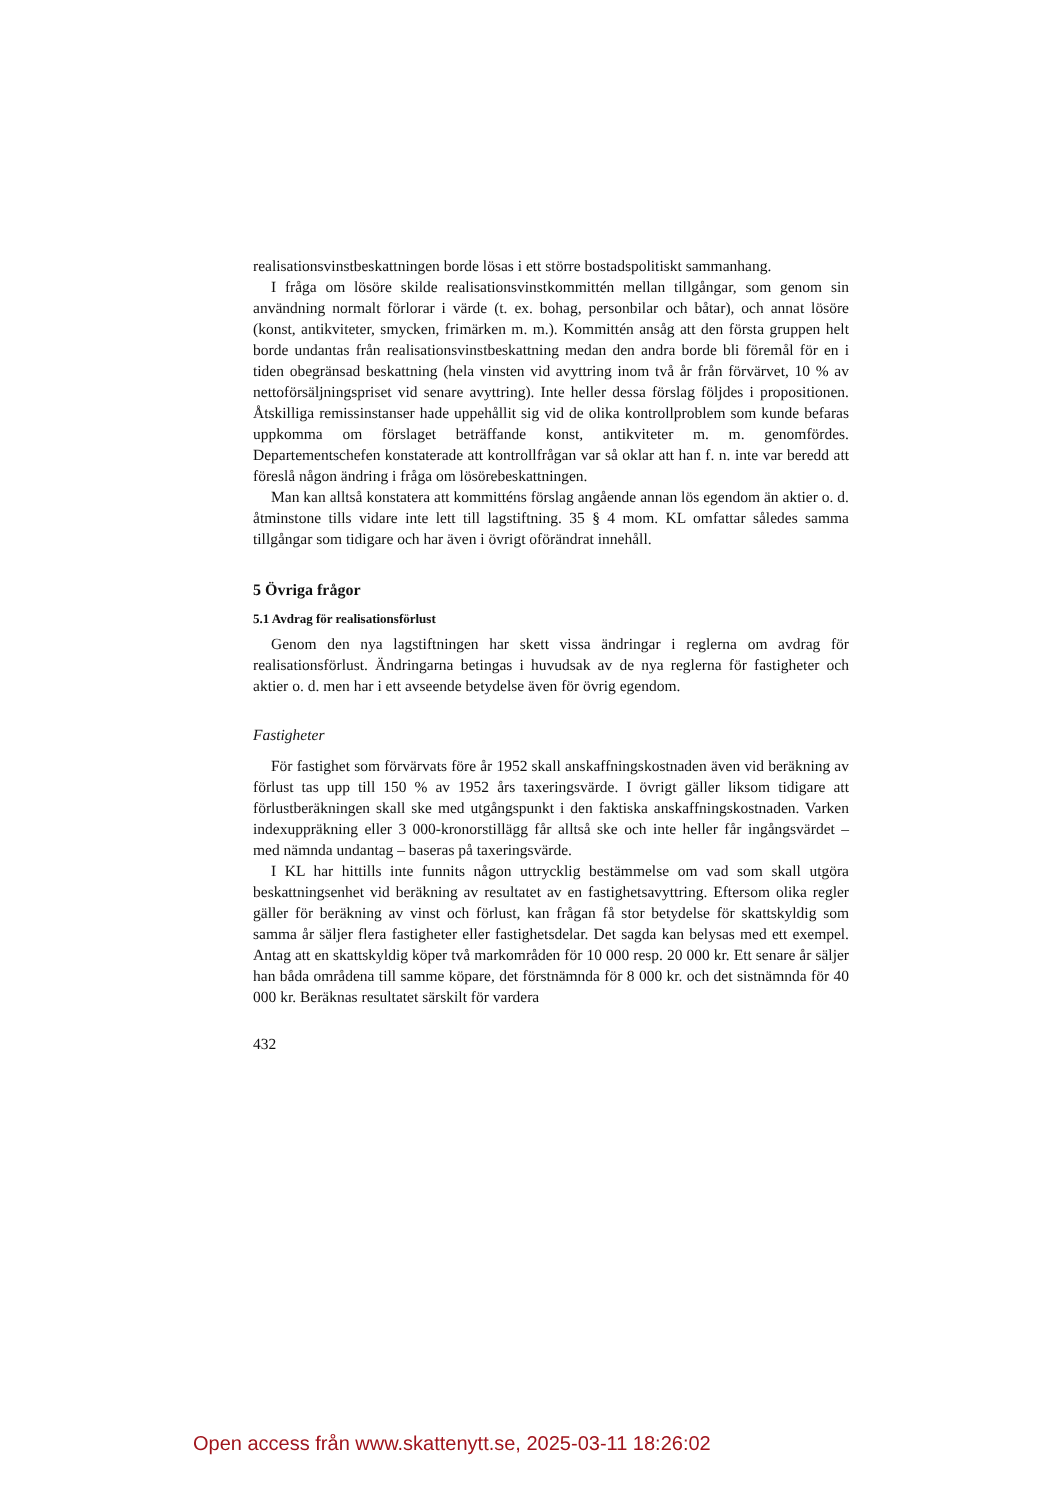realisationsvinstbeskattningen borde lösas i ett större bostadspolitiskt sammanhang.
I fråga om lösöre skilde realisationsvinstkommittén mellan tillgångar, som genom sin användning normalt förlorar i värde (t. ex. bohag, personbilar och båtar), och annat lösöre (konst, antikviteter, smycken, frimärken m. m.). Kommittén ansåg att den första gruppen helt borde undantas från realisationsvinstbeskattning medan den andra borde bli föremål för en i tiden obegränsad beskattning (hela vinsten vid avyttring inom två år från förvärvet, 10 % av nettoförsäljningspriset vid senare avyttring). Inte heller dessa förslag följdes i propositionen. Åtskilliga remissinstanser hade uppehållit sig vid de olika kontrollproblem som kunde befaras uppkomma om förslaget beträffande konst, antikviteter m. m. genomfördes. Departementschefen konstaterade att kontrollfrågan var så oklar att han f. n. inte var beredd att föreslå någon ändring i fråga om lösörebeskattningen.
Man kan alltså konstatera att kommitténs förslag angående annan lös egendom än aktier o. d. åtminstone tills vidare inte lett till lagstiftning. 35 § 4 mom. KL omfattar således samma tillgångar som tidigare och har även i övrigt oförändrat innehåll.
5 Övriga frågor
5.1 Avdrag för realisationsförlust
Genom den nya lagstiftningen har skett vissa ändringar i reglerna om avdrag för realisationsförlust. Ändringarna betingas i huvudsak av de nya reglerna för fastigheter och aktier o. d. men har i ett avseende betydelse även för övrig egendom.
Fastigheter
För fastighet som förvärvats före år 1952 skall anskaffningskostnaden även vid beräkning av förlust tas upp till 150 % av 1952 års taxeringsvärde. I övrigt gäller liksom tidigare att förlustberäkningen skall ske med utgångspunkt i den faktiska anskaffningskostnaden. Varken indexuppräkning eller 3 000-kronorstillägg får alltså ske och inte heller får ingångsvärdet – med nämnda undantag – baseras på taxeringsvärde.
I KL har hittills inte funnits någon uttrycklig bestämmelse om vad som skall utgöra beskattningsenhet vid beräkning av resultatet av en fastighetsavyttring. Eftersom olika regler gäller för beräkning av vinst och förlust, kan frågan få stor betydelse för skattskyldig som samma år säljer flera fastigheter eller fastighetsdelar. Det sagda kan belysas med ett exempel. Antag att en skattskyldig köper två markområden för 10 000 resp. 20 000 kr. Ett senare år säljer han båda områdena till samme köpare, det förstnämnda för 8 000 kr. och det sistnämnda för 40 000 kr. Beräknas resultatet särskilt för vardera
432
Open access från www.skattenytt.se, 2025-03-11 18:26:02